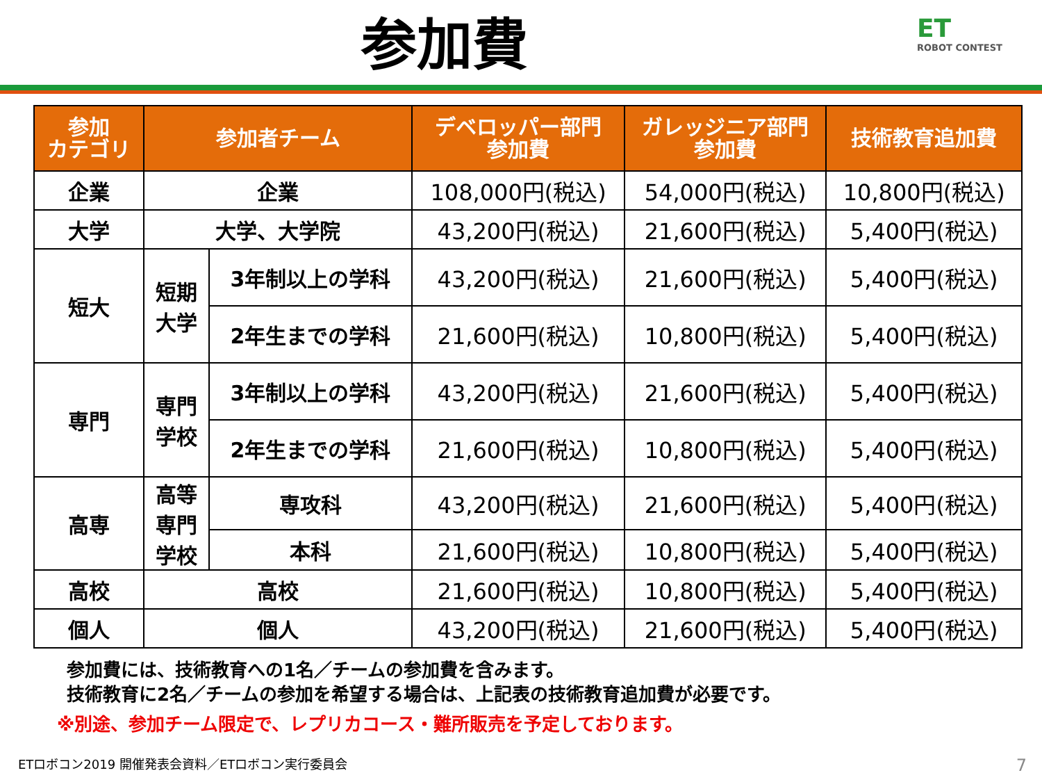参加費
ET
ROBOT CONTEST
| 参加 カテゴリ | 参加者チーム | | デベロッパー部門 参加費 | ガレッジニア部門 参加費 | 技術教育追加費 |
| --- | --- | --- | --- | --- | --- |
| 企業 | 企業 | | 108,000円(税込) | 54,000円(税込) | 10,800円(税込) |
| 大学 | 大学、大学院 | | 43,200円(税込) | 21,600円(税込) | 5,400円(税込) |
| 短大 | 短期 大学 | 3年制以上の学科 | 43,200円(税込) | 21,600円(税込) | 5,400円(税込) |
| | | 2年生までの学科 | 21,600円(税込) | 10,800円(税込) | 5,400円(税込) |
| 専門 | 専門 学校 | 3年制以上の学科 | 43,200円(税込) | 21,600円(税込) | 5,400円(税込) |
| | | 2年生までの学科 | 21,600円(税込) | 10,800円(税込) | 5,400円(税込) |
| 高専 | 高等 専門 学校 | 専攻科 | 43,200円(税込) | 21,600円(税込) | 5,400円(税込) |
| | | 本科 | 21,600円(税込) | 10,800円(税込) | 5,400円(税込) |
| 高校 | 高校 | | 21,600円(税込) | 10,800円(税込) | 5,400円(税込) |
| 個人 | 個人 | | 43,200円(税込) | 21,600円(税込) | 5,400円(税込) |
参加費には、技術教育への1名／チームの参加費を含みます。
技術教育に2名／チームの参加を希望する場合は、上記表の技術教育追加費が必要です。
※別途、参加チーム限定で、レプリカコース・難所販売を予定しております。
ETロボコン2019 開催発表会資料／ETロボコン実行委員会
7